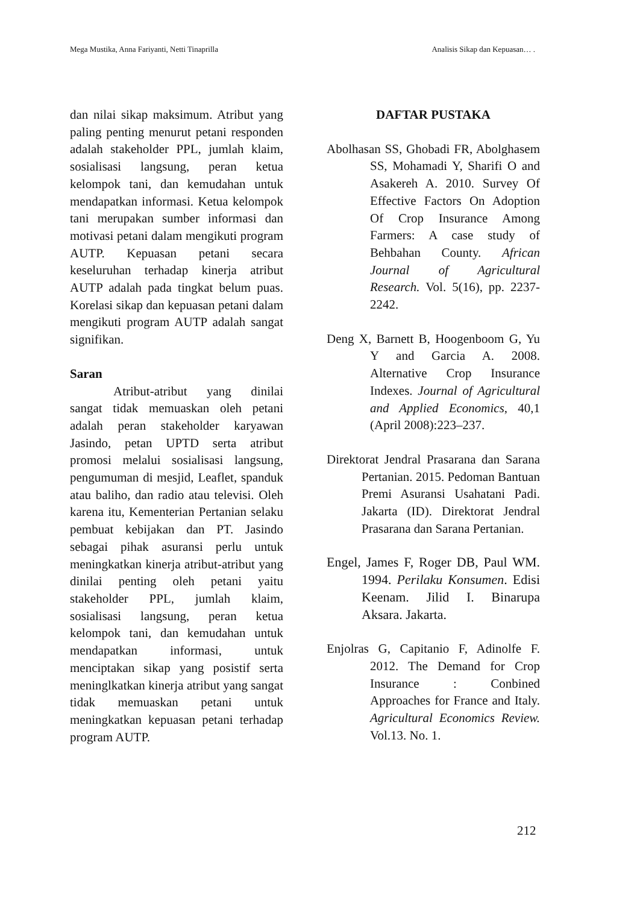Mega Mustika, Anna Fariyanti, Netti Tinaprilla Analisis Sikap dan Kepuasan… .
dan nilai sikap maksimum. Atribut yang paling penting menurut petani responden adalah stakeholder PPL, jumlah klaim, sosialisasi langsung, peran ketua kelompok tani, dan kemudahan untuk mendapatkan informasi. Ketua kelompok tani merupakan sumber informasi dan motivasi petani dalam mengikuti program AUTP. Kepuasan petani secara keseluruhan terhadap kinerja atribut AUTP adalah pada tingkat belum puas. Korelasi sikap dan kepuasan petani dalam mengikuti program AUTP adalah sangat signifikan.
Saran
Atribut-atribut yang dinilai sangat tidak memuaskan oleh petani adalah peran stakeholder karyawan Jasindo, petan UPTD serta atribut promosi melalui sosialisasi langsung, pengumuman di mesjid, Leaflet, spanduk atau baliho, dan radio atau televisi. Oleh karena itu, Kementerian Pertanian selaku pembuat kebijakan dan PT. Jasindo sebagai pihak asuransi perlu untuk meningkatkan kinerja atribut-atribut yang dinilai penting oleh petani yaitu stakeholder PPL, jumlah klaim, sosialisasi langsung, peran ketua kelompok tani, dan kemudahan untuk mendapatkan informasi, untuk menciptakan sikap yang posistif serta meninglkatkan kinerja atribut yang sangat tidak memuaskan petani untuk meningkatkan kepuasan petani terhadap program AUTP.
DAFTAR PUSTAKA
Abolhasan SS, Ghobadi FR, Abolghasem SS, Mohamadi Y, Sharifi O and Asakereh A. 2010. Survey Of Effective Factors On Adoption Of Crop Insurance Among Farmers: A case study of Behbahan County. African Journal of Agricultural Research. Vol. 5(16), pp. 2237-2242.
Deng X, Barnett B, Hoogenboom G, Yu Y and Garcia A. 2008. Alternative Crop Insurance Indexes. Journal of Agricultural and Applied Economics, 40,1 (April 2008):223–237.
Direktorat Jendral Prasarana dan Sarana Pertanian. 2015. Pedoman Bantuan Premi Asuransi Usahatani Padi. Jakarta (ID). Direktorat Jendral Prasarana dan Sarana Pertanian.
Engel, James F, Roger DB, Paul WM. 1994. Perilaku Konsumen. Edisi Keenam. Jilid I. Binarupa Aksara. Jakarta.
Enjolras G, Capitanio F, Adinolfe F. 2012. The Demand for Crop Insurance : Conbined Approaches for France and Italy. Agricultural Economics Review. Vol.13. No. 1.
212